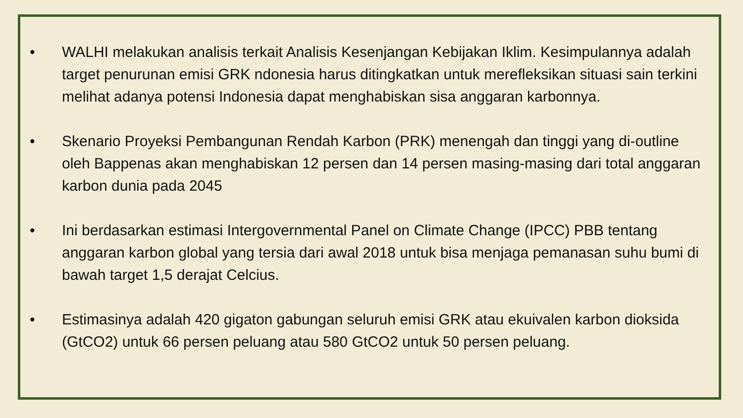• WALHI melakukan analisis terkait Analisis Kesenjangan Kebijakan Iklim. Kesimpulannya adalah target penurunan emisi GRK ndonesia harus ditingkatkan untuk merefleksikan situasi sain terkini melihat adanya potensi Indonesia dapat menghabiskan sisa anggaran karbonnya.
• Skenario Proyeksi Pembangunan Rendah Karbon (PRK) menengah dan tinggi yang di-outline oleh Bappenas akan menghabiskan 12 persen dan 14 persen masing-masing dari total anggaran karbon dunia pada 2045
• Ini berdasarkan estimasi Intergovernmental Panel on Climate Change (IPCC) PBB tentang anggaran karbon global yang tersia dari awal 2018 untuk bisa menjaga pemanasan suhu bumi di bawah target 1,5 derajat Celcius.
• Estimasinya adalah 420 gigaton gabungan seluruh emisi GRK atau ekuivalen karbon dioksida (GtCO2) untuk 66 persen peluang atau 580 GtCO2 untuk 50 persen peluang.